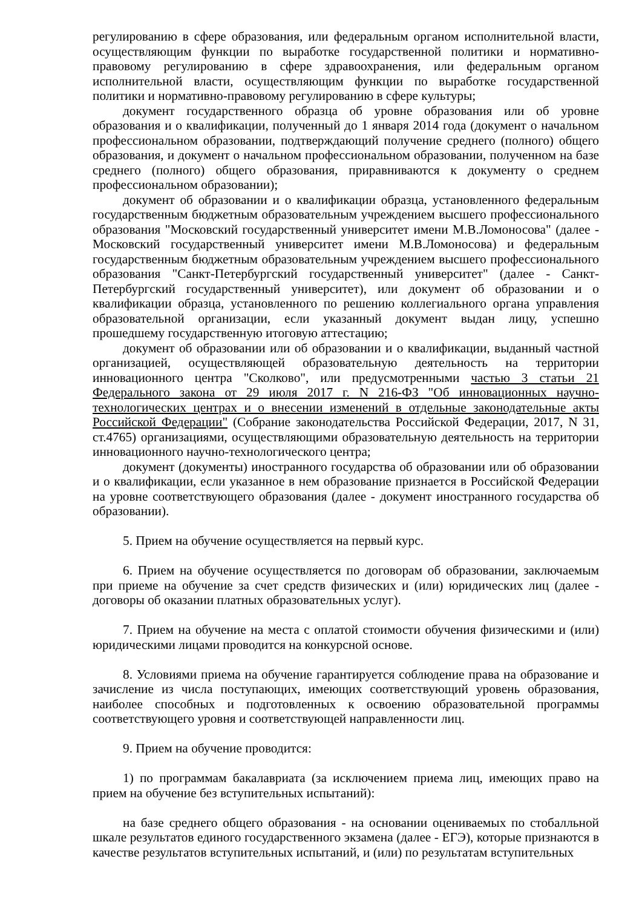регулированию в сфере образования, или федеральным органом исполнительной власти, осуществляющим функции по выработке государственной политики и нормативно-правовому регулированию в сфере здравоохранения, или федеральным органом исполнительной власти, осуществляющим функции по выработке государственной политики и нормативно-правовому регулированию в сфере культуры;
документ государственного образца об уровне образования или об уровне образования и о квалификации, полученный до 1 января 2014 года (документ о начальном профессиональном образовании, подтверждающий получение среднего (полного) общего образования, и документ о начальном профессиональном образовании, полученном на базе среднего (полного) общего образования, приравниваются к документу о среднем профессиональном образовании);
документ об образовании и о квалификации образца, установленного федеральным государственным бюджетным образовательным учреждением высшего профессионального образования "Московский государственный университет имени М.В.Ломоносова" (далее - Московский государственный университет имени М.В.Ломоносова) и федеральным государственным бюджетным образовательным учреждением высшего профессионального образования "Санкт-Петербургский государственный университет" (далее - Санкт-Петербургский государственный университет), или документ об образовании и о квалификации образца, установленного по решению коллегиального органа управления образовательной организации, если указанный документ выдан лицу, успешно прошедшему государственную итоговую аттестацию;
документ об образовании или об образовании и о квалификации, выданный частной организацией, осуществляющей образовательную деятельность на территории инновационного центра "Сколково", или предусмотренными частью 3 статьи 21 Федерального закона от 29 июля 2017 г. N 216-ФЗ "Об инновационных научно-технологических центрах и о внесении изменений в отдельные законодательные акты Российской Федерации" (Собрание законодательства Российской Федерации, 2017, N 31, ст.4765) организациями, осуществляющими образовательную деятельность на территории инновационного научно-технологического центра;
документ (документы) иностранного государства об образовании или об образовании и о квалификации, если указанное в нем образование признается в Российской Федерации на уровне соответствующего образования (далее - документ иностранного государства об образовании).
5. Прием на обучение осуществляется на первый курс.
6. Прием на обучение осуществляется по договорам об образовании, заключаемым при приеме на обучение за счет средств физических и (или) юридических лиц (далее - договоры об оказании платных образовательных услуг).
7. Прием на обучение на места с оплатой стоимости обучения физическими и (или) юридическими лицами проводится на конкурсной основе.
8. Условиями приема на обучение гарантируется соблюдение права на образование и зачисление из числа поступающих, имеющих соответствующий уровень образования, наиболее способных и подготовленных к освоению образовательной программы соответствующего уровня и соответствующей направленности лиц.
9. Прием на обучение проводится:
1) по программам бакалавриата (за исключением приема лиц, имеющих право на прием на обучение без вступительных испытаний):
на базе среднего общего образования - на основании оцениваемых по стобалльной шкале результатов единого государственного экзамена (далее - ЕГЭ), которые признаются в качестве результатов вступительных испытаний, и (или) по результатам вступительных